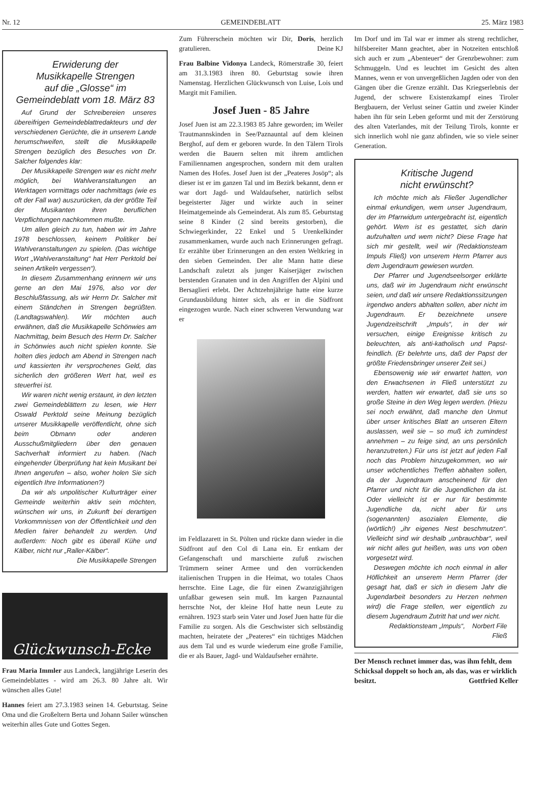Nr. 12 GEMEINDEBLATT 25. März 1983
Erwiderung der
Musikkapelle Strengen
auf die „Glosse“ im
Gemeindeblatt vom 18. März 83
Auf Grund der Schreibereien unseres übereifrigen Gemeindeblattredakteurs und der verschiedenen Gerüchte, die in unserem Lande herumschweifen, stellt die Musikkapelle Strengen bezüglich des Besuches von Dr. Salcher folgendes klar:
Der Musikkapelle Strengen war es nicht mehr möglich, bei Wahlveranstaltungen an Werktagen vormittags oder nachmittags (wie es oft der Fall war) auszurücken, da der größte Teil der Musikanten ihren beruflichen Verpflichtungen nachkommen mußte.
Um allen gleich zu tun, haben wir im Jahre 1978 beschlossen, keinem Politiker bei Wahlveranstaltungen zu spielen. (Das wichtige Wort „Wahlveranstaltung“ hat Herr Perktold bei seinen Artikeln vergessen“).
In diesem Zusammenhang erinnern wir uns gerne an den Mai 1976, also vor der Beschlußfassung, als wir Herrn Dr. Salcher mit einem Ständchen in Strengen begrüßten. (Landtagswahlen). Wir möchten auch erwähnen, daß die Musikkapelle Schönwies am Nachmittag, beim Besuch des Herrn Dr. Salcher in Schönwies auch nicht spielen konnte. Sie holten dies jedoch am Abend in Strengen nach und kassierten ihr versprochenes Geld, das sicherlich den größeren Wert hat, weil es steuerfrei ist.
Wir waren nicht wenig erstaunt, in den letzten zwei Gemeindeblättern zu lesen, wie Herr Oswald Perktold seine Meinung bezüglich unserer Musikkapelle veröffentlicht, ohne sich beim Obmann oder anderen Ausschußmitgliedern über den genauen Sachverhalt informiert zu haben. (Nach eingehender Überprüfung hat kein Musikant bei Ihnen angerufen – also, woher holen Sie sich eigentlich Ihre Informationen?)
Da wir als unpolitischer Kulturträger einer Gemeinde weiterhin aktiv sein möchten, wünschen wir uns, in Zukunft bei derartigen Vorkommnissen von der Öffentlichkeit und den Medien fairer behandelt zu werden. Und außerdem: Noch gibt es überall Kühe und Kälber, nicht nur „Raller-Kälber“.
Die Musikkapelle Strengen
Glückwunsch-Ecke
Frau Maria Immler aus Landeck, langjährige Leserin des Gemeindeblattes - wird am 26.3. 80 Jahre alt. Wir wünschen alles Gute!
Hannes feiert am 27.3.1983 seinen 14. Geburtstag. Seine Oma und die Großeltern Berta und Johann Sailer wünschen weiterhin alles Gute und Gottes Segen.
Zum Führerschein möchten wir Dir, Doris, herzlich gratulieren. Deine KJ
Frau Balbine Vidonya Landeck, Römerstraße 30, feiert am 31.3.1983 ihren 80. Geburtstag sowie ihren Namenstag. Herzlichen Glückwunsch von Luise, Lois und Margit mit Familien.
Josef Juen - 85 Jahre
Josef Juen ist am 22.3.1983 85 Jahre geworden; im Weiler Trautmannskinden in See/Paznauntal auf dem kleinen Berghof, auf dem er geboren wurde. In den Tälern Tirols werden die Bauern selten mit ihrem amtlichen Familiennamen angesprochen, sondern mit dem uralten Namen des Hofes. Josef Juen ist der „Peateres Josöp“; als dieser ist er im ganzen Tal und im Bezirk bekannt, denn er war dort Jagd- und Waldaufseher, natürlich selbst begeisterter Jäger und wirkte auch in seiner Heimatgemeinde als Gemeinderat. Als zum 85. Geburtstag seine 8 Kinder (2 sind bereits gestorben), die Schwiegerkinder, 22 Enkel und 5 Urenkelkinder zusammenkamen, wurde auch nach Erinnerungen gefragt. Er erzählte über Erinnerungen an den ersten Weltkrieg in den sieben Gemeinden. Der alte Mann hatte diese Landschaft zuletzt als junger Kaiserjäger zwischen berstenden Granaten und in den Angriffen der Alpini und Bersaglieri erlebt. Der Achtzehnjährige hatte eine kurze Grundausbildung hinter sich, als er in die Südfront eingezogen wurde. Nach einer schweren Verwundung war er
im Feldlazarett in St. Pölten und rückte dann wieder in die Südfront auf den Col di Lana ein. Er entkam der Gefangenschaft und marschierte zufuß zwischen Trümmern seiner Armee und den vorrückenden italienischen Truppen in die Heimat, wo totales Chaos herrschte. Eine Lage, die für einen Zwanzigjährigen unfaßbar gewesen sein muß. Im kargen Paznauntal herrschte Not, der kleine Hof hatte neun Leute zu ernähren. 1923 starb sein Vater und Josef Juen hatte für die Familie zu sorgen. Als die Geschwister sich selbständig machten, heiratete der „Peateres“ ein tüchtiges Mädchen aus dem Tal und es wurde wiederum eine große Familie, die er als Bauer, Jagd- und Waldaufseher ernährte.
Im Dorf und im Tal war er immer als streng rechtlicher, hilfsbereiter Mann geachtet, aber in Notzeiten entschloß sich auch er zum „Abenteuer“ der Grenzbewohner: zum Schmuggeln. Und es leuchtet im Gesicht des alten Mannes, wenn er von unvergeßlichen Jagden oder von den Gängen über die Grenze erzählt. Das Kriegserlebnis der Jugend, der schwere Existenzkampf eines Tiroler Bergbauern, der Verlust seiner Gattin und zweier Kinder haben ihn für sein Leben geformt und mit der Zerstörung des alten Vaterlandes, mit der Teilung Tirols, konnte er sich innerlich wohl nie ganz abfinden, wie so viele seiner Generation.
Kritische Jugend
nicht erwünscht?
Ich möchte mich als Fließer Jugendlicher einmal erkundigen, wem unser Jugendraum, der im Pfarrwidum untergebracht ist, eigentlich gehört. Wem ist es gestattet, sich darin aufzuhalten und wem nicht? Diese Frage hat sich mir gestellt, weil wir (Redaktionsteam Impuls Fließ) von unserem Herrn Pfarrer aus dem Jugendraum gewiesen wurden.
Der Pfarrer und Jugendseelsorger erklärte uns, daß wir im Jugendraum nicht erwünscht seien, und daß wir unsere Redaktionssitzungen irgendwo anders abhalten sollen, aber nicht im Jugendraum. Er bezeichnete unsere Jugendzeitschrift „Impuls“, in der wir versuchen, einige Ereignisse kritisch zu beleuchten, als anti-katholisch und Papst-feindlich. (Er belehrte uns, daß der Papst der größte Friedensbringer unserer Zeit sei.)
Ebensowenig wie wir erwartet hatten, von den Erwachsenen in Fließ unterstützt zu werden, hatten wir erwartet, daß sie uns so große Steine in den Weg legen werden. (Hiezu sei noch erwähnt, daß manche den Unmut über unser kritisches Blatt an unseren Eltern auslassen, weil sie – so muß ich zumindest annehmen – zu feige sind, an uns persönlich heranzutreten.) Für uns ist jetzt auf jeden Fall noch das Problem hinzugekommen, wo wir unser wöchentliches Treffen abhalten sollen, da der Jugendraum anscheinend für den Pfarrer und nicht für die Jugendlichen da ist. Oder vielleicht ist er nur für bestimmte Jugendliche da, nicht aber für uns (sogenannten) asozialen Elemente, die (wörtlich!) „ihr eigenes Nest beschmutzen“. Vielleicht sind wir deshalb „unbrauchbar“, weil wir nicht alles gut heißen, was uns von oben vorgesetzt wird.
Deswegen möchte ich noch einmal in aller Höflichkeit an unserem Herrn Pfarrer (der gesagt hat, daß er sich in diesem Jahr die Jugendarbeit besonders zu Herzen nehmen wird) die Frage stellen, wer eigentlich zu diesem Jugendraum Zutritt hat und wer nicht. Norbert File
Redaktionsteam „Impuls“, Fließ
Der Mensch rechnet immer das, was ihm fehlt, dem Schicksal doppelt so hoch an, als das, was er wirklich besitzt. Gottfried Keller